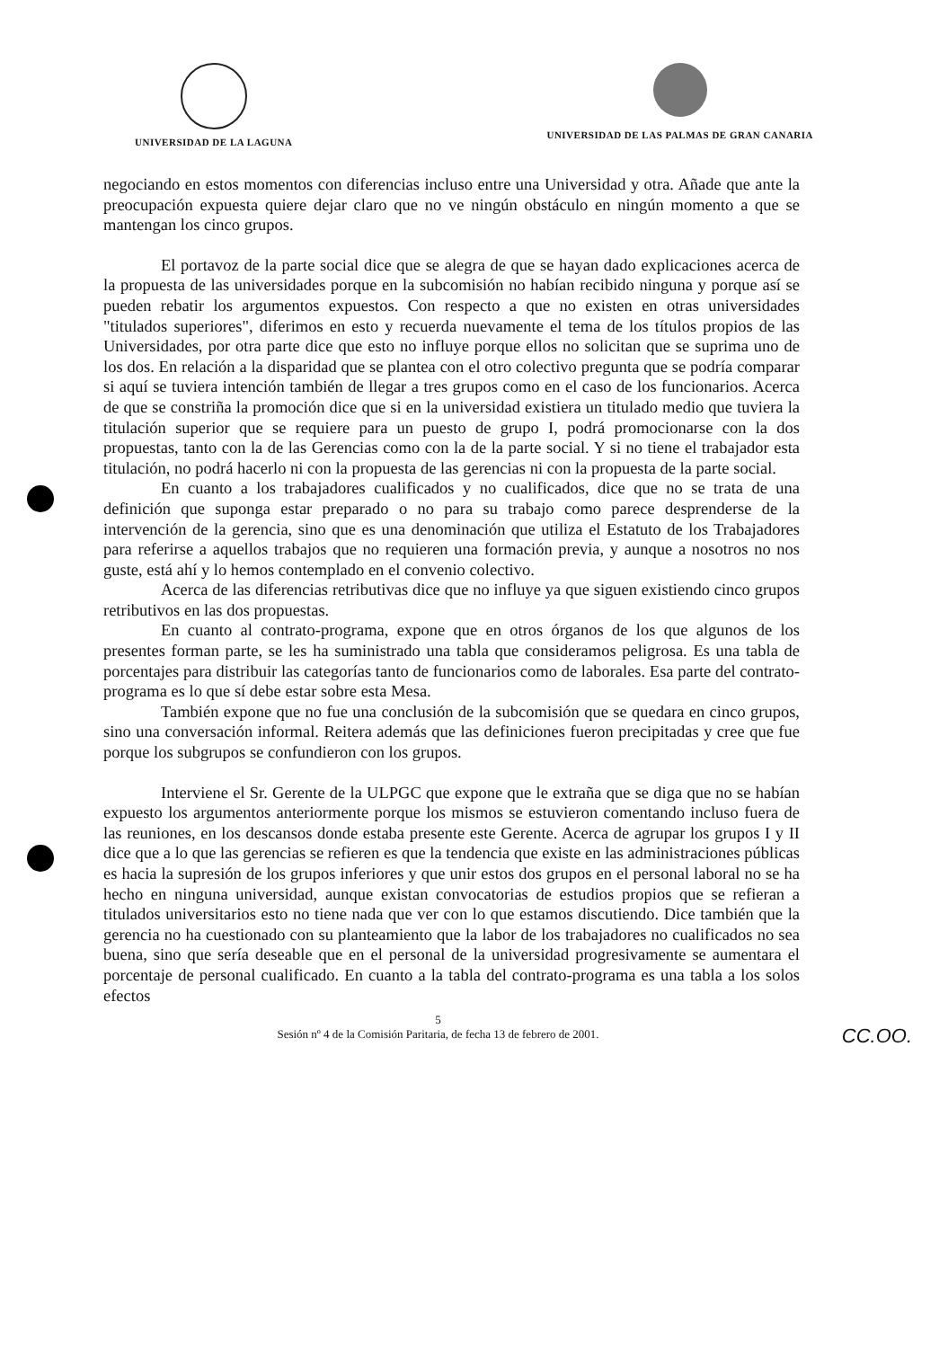UNIVERSIDAD DE LA LAGUNA UNIVERSIDAD DE LAS PALMAS DE GRAN CANARIA
negociando en estos momentos con diferencias incluso entre una Universidad y otra. Añade que ante la preocupación expuesta quiere dejar claro que no ve ningún obstáculo en ningún momento a que se mantengan los cinco grupos.
El portavoz de la parte social dice que se alegra de que se hayan dado explicaciones acerca de la propuesta de las universidades porque en la subcomisión no habían recibido ninguna y porque así se pueden rebatir los argumentos expuestos. Con respecto a que no existen en otras universidades "titulados superiores", diferimos en esto y recuerda nuevamente el tema de los títulos propios de las Universidades, por otra parte dice que esto no influye porque ellos no solicitan que se suprima uno de los dos. En relación a la disparidad que se plantea con el otro colectivo pregunta que se podría comparar si aquí se tuviera intención también de llegar a tres grupos como en el caso de los funcionarios. Acerca de que se constriña la promoción dice que si en la universidad existiera un titulado medio que tuviera la titulación superior que se requiere para un puesto de grupo I, podrá promocionarse con la dos propuestas, tanto con la de las Gerencias como con la de la parte social. Y si no tiene el trabajador esta titulación, no podrá hacerlo ni con la propuesta de las gerencias ni con la propuesta de la parte social.
En cuanto a los trabajadores cualificados y no cualificados, dice que no se trata de una definición que suponga estar preparado o no para su trabajo como parece desprenderse de la intervención de la gerencia, sino que es una denominación que utiliza el Estatuto de los Trabajadores para referirse a aquellos trabajos que no requieren una formación previa, y aunque a nosotros no nos guste, está ahí y lo hemos contemplado en el convenio colectivo.
Acerca de las diferencias retributivas dice que no influye ya que siguen existiendo cinco grupos retributivos en las dos propuestas.
En cuanto al contrato-programa, expone que en otros órganos de los que algunos de los presentes forman parte, se les ha suministrado una tabla que consideramos peligrosa. Es una tabla de porcentajes para distribuir las categorías tanto de funcionarios como de laborales. Esa parte del contrato-programa es lo que sí debe estar sobre esta Mesa.
También expone que no fue una conclusión de la subcomisión que se quedara en cinco grupos, sino una conversación informal. Reitera además que las definiciones fueron precipitadas y cree que fue porque los subgrupos se confundieron con los grupos.
Interviene el Sr. Gerente de la ULPGC que expone que le extraña que se diga que no se habían expuesto los argumentos anteriormente porque los mismos se estuvieron comentando incluso fuera de las reuniones, en los descansos donde estaba presente este Gerente. Acerca de agrupar los grupos I y II dice que a lo que las gerencias se refieren es que la tendencia que existe en las administraciones públicas es hacia la supresión de los grupos inferiores y que unir estos dos grupos en el personal laboral no se ha hecho en ninguna universidad, aunque existan convocatorias de estudios propios que se refieran a titulados universitarios esto no tiene nada que ver con lo que estamos discutiendo. Dice también que la gerencia no ha cuestionado con su planteamiento que la labor de los trabajadores no cualificados no sea buena, sino que sería deseable que en el personal de la universidad progresivamente se aumentara el porcentaje de personal cualificado. En cuanto a la tabla del contrato-programa es una tabla a los solos efectos
5
Sesión nº 4 de la Comisión Paritaria, de fecha 13 de febrero de 2001.
CC.OO.